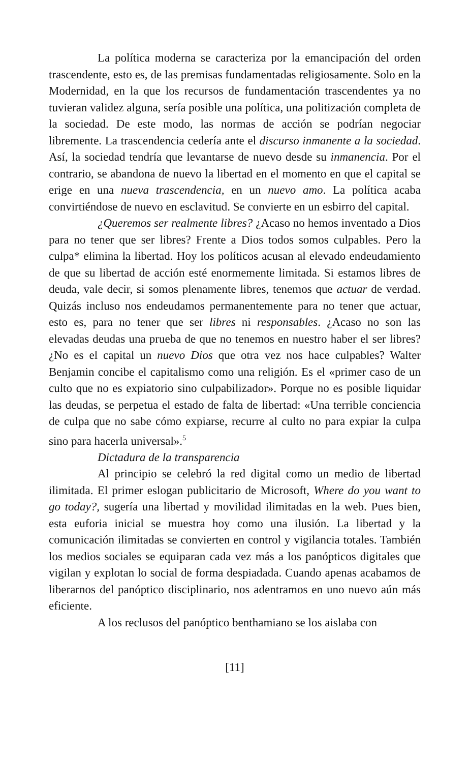La política moderna se caracteriza por la emancipación del orden trascendente, esto es, de las premisas fundamentadas religiosamente. Solo en la Modernidad, en la que los recursos de fundamentación trascendentes ya no tuvieran validez alguna, sería posible una política, una politización completa de la sociedad. De este modo, las normas de acción se podrían negociar libremente. La trascendencia cedería ante el discurso inmanente a la sociedad. Así, la sociedad tendría que levantarse de nuevo desde su inmanencia. Por el contrario, se abandona de nuevo la libertad en el momento en que el capital se erige en una nueva trascendencia, en un nuevo amo. La política acaba convirtiéndose de nuevo en esclavitud. Se convierte en un esbirro del capital.
¿Queremos ser realmente libres? ¿Acaso no hemos inventado a Dios para no tener que ser libres? Frente a Dios todos somos culpables. Pero la culpa* elimina la libertad. Hoy los políticos acusan al elevado endeudamiento de que su libertad de acción esté enormemente limitada. Si estamos libres de deuda, vale decir, si somos plenamente libres, tenemos que actuar de verdad. Quizás incluso nos endeudamos permanentemente para no tener que actuar, esto es, para no tener que ser libres ni responsables. ¿Acaso no son las elevadas deudas una prueba de que no tenemos en nuestro haber el ser libres? ¿No es el capital un nuevo Dios que otra vez nos hace culpables? Walter Benjamin concibe el capitalismo como una religión. Es el «primer caso de un culto que no es expiatorio sino culpabilizador». Porque no es posible liquidar las deudas, se perpetua el estado de falta de libertad: «Una terrible conciencia de culpa que no sabe cómo expiarse, recurre al culto no para expiar la culpa sino para hacerla universal».<sup>5</sup>
Dictadura de la transparencia
Al principio se celebró la red digital como un medio de libertad ilimitada. El primer eslogan publicitario de Microsoft, Where do you want to go today?, sugería una libertad y movilidad ilimitadas en la web. Pues bien, esta euforia inicial se muestra hoy como una ilusión. La libertad y la comunicación ilimitadas se convierten en control y vigilancia totales. También los medios sociales se equiparan cada vez más a los panópticos digitales que vigilan y explotan lo social de forma despiadada. Cuando apenas acabamos de liberarnos del panóptico disciplinario, nos adentramos en uno nuevo aún más eficiente.
A los reclusos del panóptico benthamiano se los aislaba con
[11]